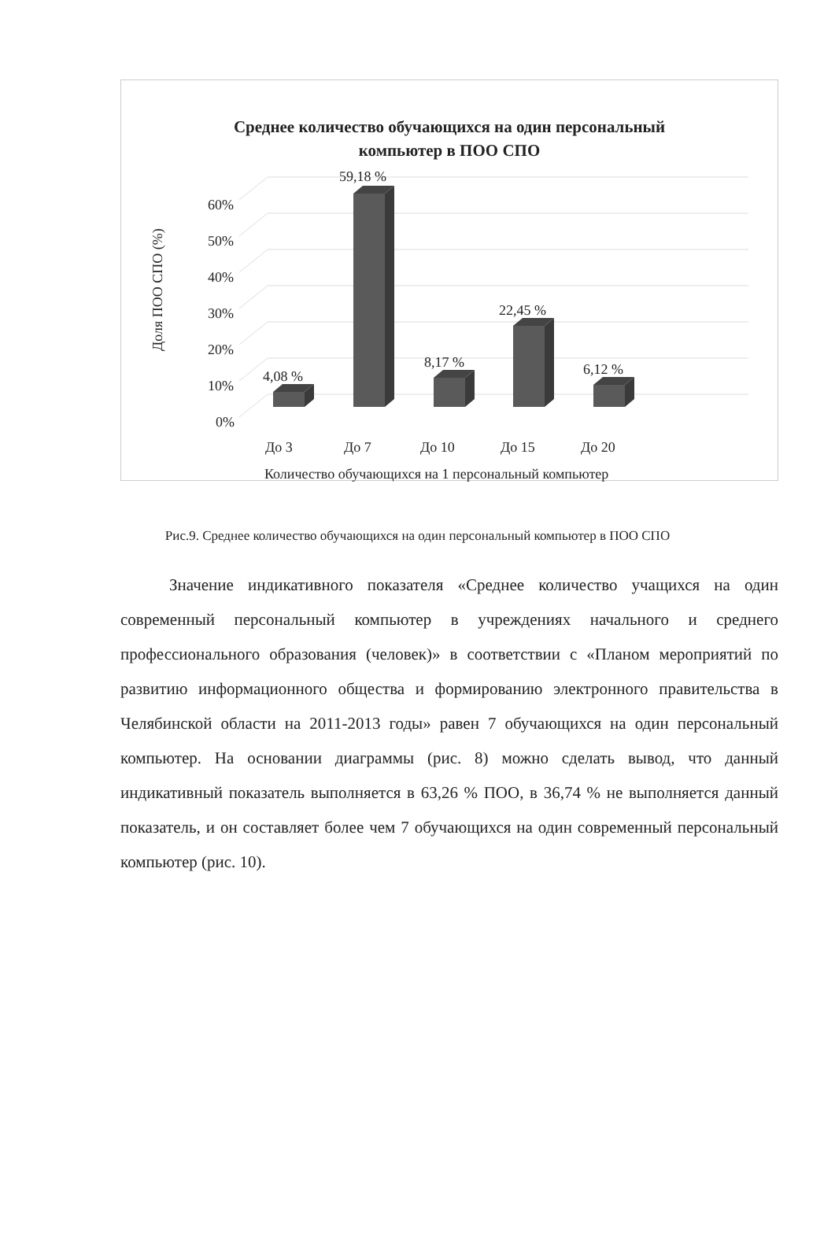Среднее количество обучающихся на один персональный
компьютер в ПОО СПО
60%
50%
40%
30%
20%
10%
0%
Доля ПОО СПО (%)
4,08 %
59,18 %
8,17 %
22,45 %
6,12 %
До 3
До 7
До 10
До 15
До 20
Количество обучающихся на 1 персональный компьютер
Рис.9. Среднее количество обучающихся на один персональный компьютер в ПОО СПО
Значение индикативного показателя «Среднее количество учащихся на один современный персональный компьютер в учреждениях начального и среднего профессионального образования (человек)» в соответствии с «Планом мероприятий по развитию информационного общества и формированию электронного правительства в Челябинской области на 2011-2013 годы» равен 7 обучающихся на один персональный компьютер. На основании диаграммы (рис. 8) можно сделать вывод, что данный индикативный показатель выполняется в 63,26 % ПОО, в 36,74 % не выполняется данный показатель, и он составляет более чем 7 обучающихся на один современный персональный компьютер (рис. 10).